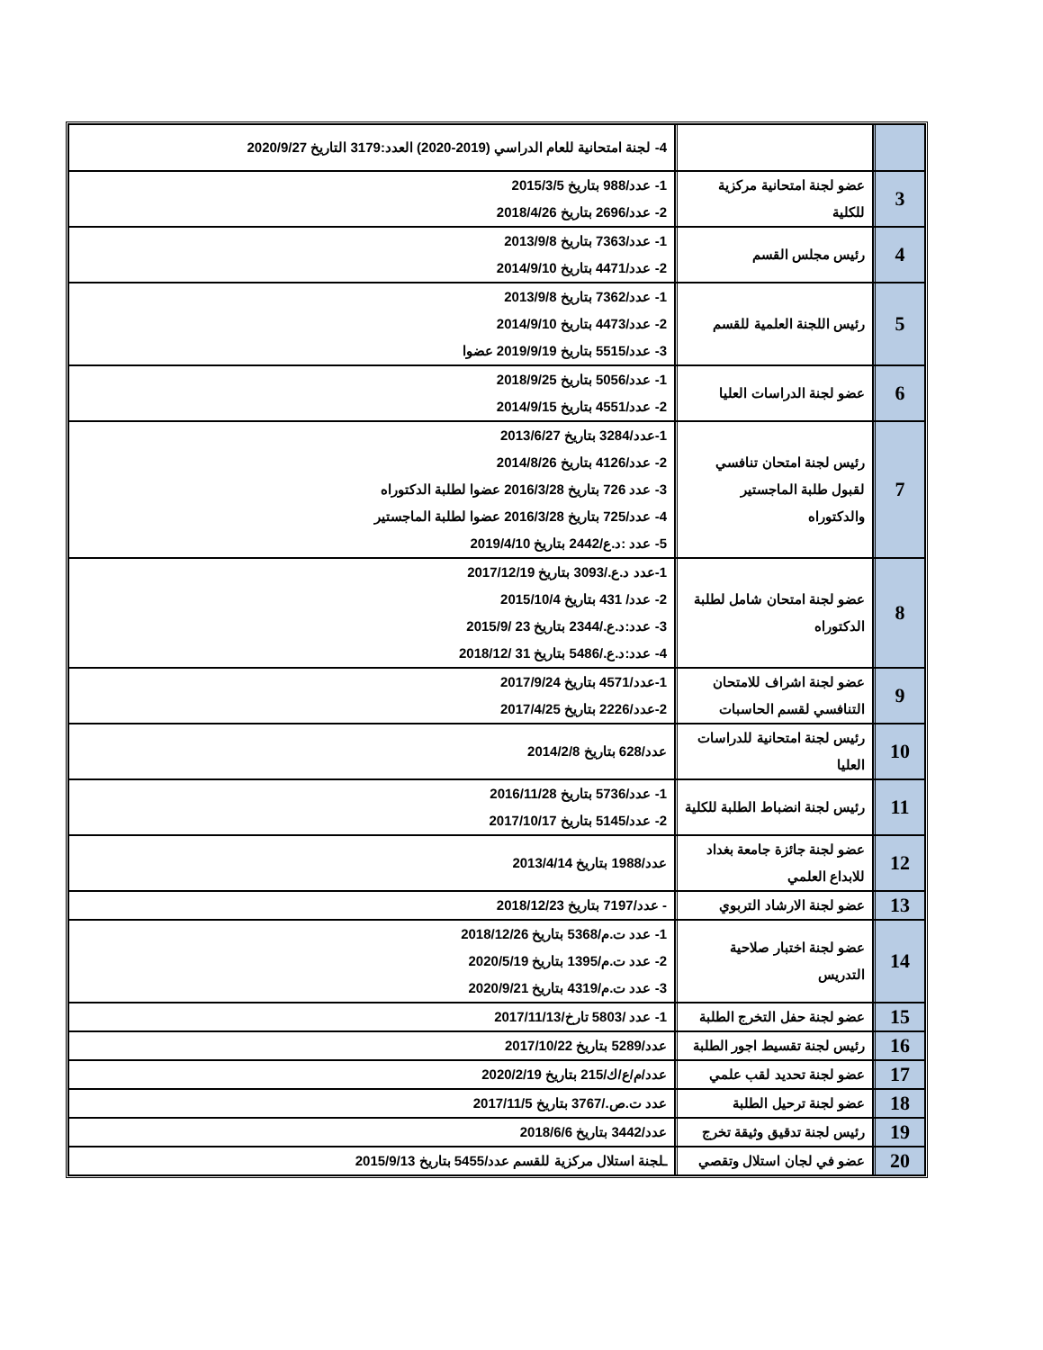| | | 4- لجنة امتحانية للعام الدراسي (2019-2020) العدد:3179 التاريخ 2020/9/27 |
| 3 | عضو لجنة امتحانية مركزية للكلية | 1- عدد/988 بتاريخ 2015/3/5 2- عدد/2696 بتاريخ 2018/4/26 |
| 4 | رئيس مجلس القسم | 1- عدد/7363 بتاريخ 2013/9/8 2- عدد/4471 بتاريخ 2014/9/10 |
| 5 | رئيس اللجنة العلمية للقسم | 1- عدد/7362 بتاريخ 2013/9/8 2- عدد/4473 بتاريخ 2014/9/10 3- عدد/5515 بتاريخ 2019/9/19 عضوا |
| 6 | عضو لجنة الدراسات العليا | 1- عدد/5056 بتاريخ 2018/9/25 2- عدد/4551 بتاريخ 2014/9/15 |
| 7 | رئيس لجنة امتحان تنافسي لقبول طلبة الماجستير والدكتوراه | 1-عدد/3284 بتاريخ 2013/6/27 2- عدد/4126 بتاريخ 2014/8/26 3- عدد 726 بتاريخ 2016/3/28 عضوا لطلبة الدكتوراه 4- عدد/725 بتاريخ 2016/3/28 عضوا لطلبة الماجستير 5- عدد :د.ع/2442 بتاريخ 2019/4/10 |
| 8 | عضو لجنة امتحان شامل لطلبة الدكتوراه | 1-عدد د.ع./3093 بتاريخ 2017/12/19 2- عدد/ 431 بتاريخ 2015/10/4 3- عدد:د.ع./2344 بتاريخ 23 /2015/9 4- عدد:د.ع./5486 بتاريخ 31 /2018/12 |
| 9 | عضو لجنة اشراف للامتحان التنافسي لقسم الحاسبات | 1-عدد/4571 بتاريخ 2017/9/24 2-عدد/2226 بتاريخ 2017/4/25 |
| 10 | رئيس لجنة امتحانية للدراسات العليا | عدد/628 بتاريخ 2014/2/8 |
| 11 | رئيس لجنة انضباط الطلبة للكلية | 1- عدد/5736 بتاريخ 2016/11/28 2- عدد/5145 بتاريخ 2017/10/17 |
| 12 | عضو لجنة جائزة جامعة بغداد للابداع العلمي | عدد/1988 بتاريخ 2013/4/14 |
| 13 | عضو لجنة الارشاد التربوي | - عدد/7197 بتاريخ 2018/12/23 |
| 14 | عضو لجنة اختبار صلاحية التدريس | 1- عدد ت.م/5368 بتاريخ 2018/12/26 2- عدد ت.م/1395 بتاريخ 2020/5/19 3- عدد ت.م/4319 بتاريخ 2020/9/21 |
| 15 | عضو لجنة حفل التخرج الطلبة | 1- عدد /5803 تارخ/2017/11/13 |
| 16 | رئيس لجنة تقسيط اجور الطلبة | عدد/5289 بتاريخ 2017/10/22 |
| 17 | عضو لجنة تحديد لقب علمي | عدد/م/ع/ك/215 بتاريخ 2020/2/19 |
| 18 | عضو لجنة ترحيل الطلبة | عدد ت.ص./3767 بتاريخ 2017/11/5 |
| 19 | رئيس لجنة تدقيق وثيقة تخرج | عدد/3442 بتاريخ 2018/6/6 |
| 20 | عضو في لجان استلال وتقصي | ـلجنة استلال مركزية للقسم عدد/5455 بتاريخ 2015/9/13 |